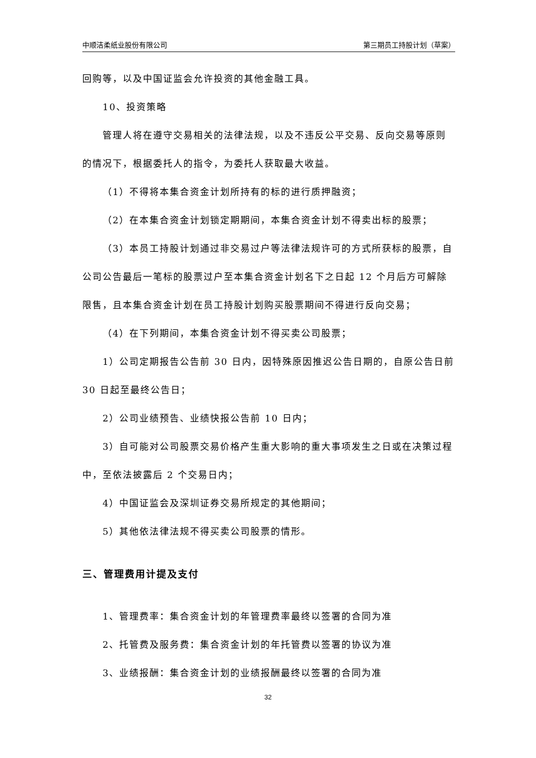中顺洁柔纸业股份有限公司 第三期员工持股计划（草案）
回购等，以及中国证监会允许投资的其他金融工具。
10、投资策略
管理人将在遵守交易相关的法律法规，以及不违反公平交易、反向交易等原则的情况下，根据委托人的指令，为委托人获取最大收益。
（1）不得将本集合资金计划所持有的标的进行质押融资；
（2）在本集合资金计划锁定期期间，本集合资金计划不得卖出标的股票；
（3）本员工持股计划通过非交易过户等法律法规许可的方式所获标的股票，自公司公告最后一笔标的股票过户至本集合资金计划名下之日起 12 个月后方可解除限售，且本集合资金计划在员工持股计划购买股票期间不得进行反向交易；
（4）在下列期间，本集合资金计划不得买卖公司股票；
1）公司定期报告公告前 30 日内，因特殊原因推迟公告日期的，自原公告日前 30 日起至最终公告日；
2）公司业绩预告、业绩快报公告前 10 日内；
3）自可能对公司股票交易价格产生重大影响的重大事项发生之日或在决策过程中，至依法披露后 2 个交易日内；
4）中国证监会及深圳证券交易所规定的其他期间；
5）其他依法律法规不得买卖公司股票的情形。
三、管理费用计提及支付
1、管理费率：集合资金计划的年管理费率最终以签署的合同为准
2、托管费及服务费：集合资金计划的年托管费以签署的协议为准
3、业绩报酬：集合资金计划的业绩报酬最终以签署的合同为准
32